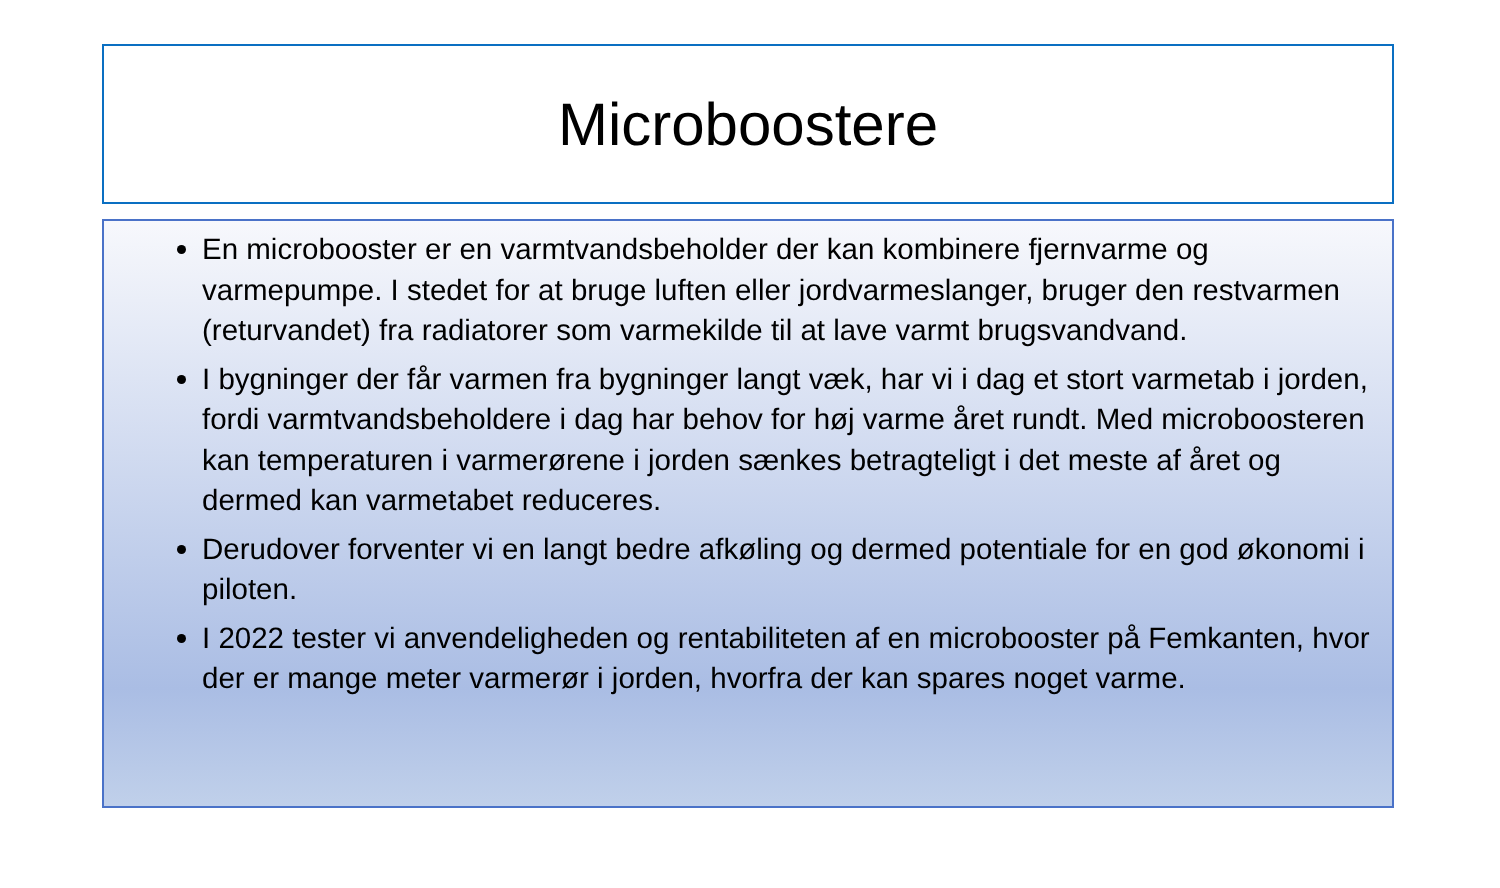Microboostere
En microbooster er en varmtvandsbeholder der kan kombinere fjernvarme og varmepumpe. I stedet for at bruge luften eller jordvarmeslanger, bruger den restvarmen (returvandet) fra radiatorer som varmekilde til at lave varmt brugsvandvand.
I bygninger der får varmen fra bygninger langt væk, har vi i dag et stort varmetab i jorden, fordi varmtvandsbeholdere i dag har behov for høj varme året rundt. Med microboosteren kan temperaturen i varmerørene i jorden sænkes betragteligt i det meste af året og dermed kan varmetabet reduceres.
Derudover forventer vi en langt bedre afkøling og dermed potentiale for en god økonomi i piloten.
I 2022 tester vi anvendeligheden og rentabiliteten af en microbooster på Femkanten, hvor der er mange meter varmerør i jorden, hvorfra der kan spares noget varme.